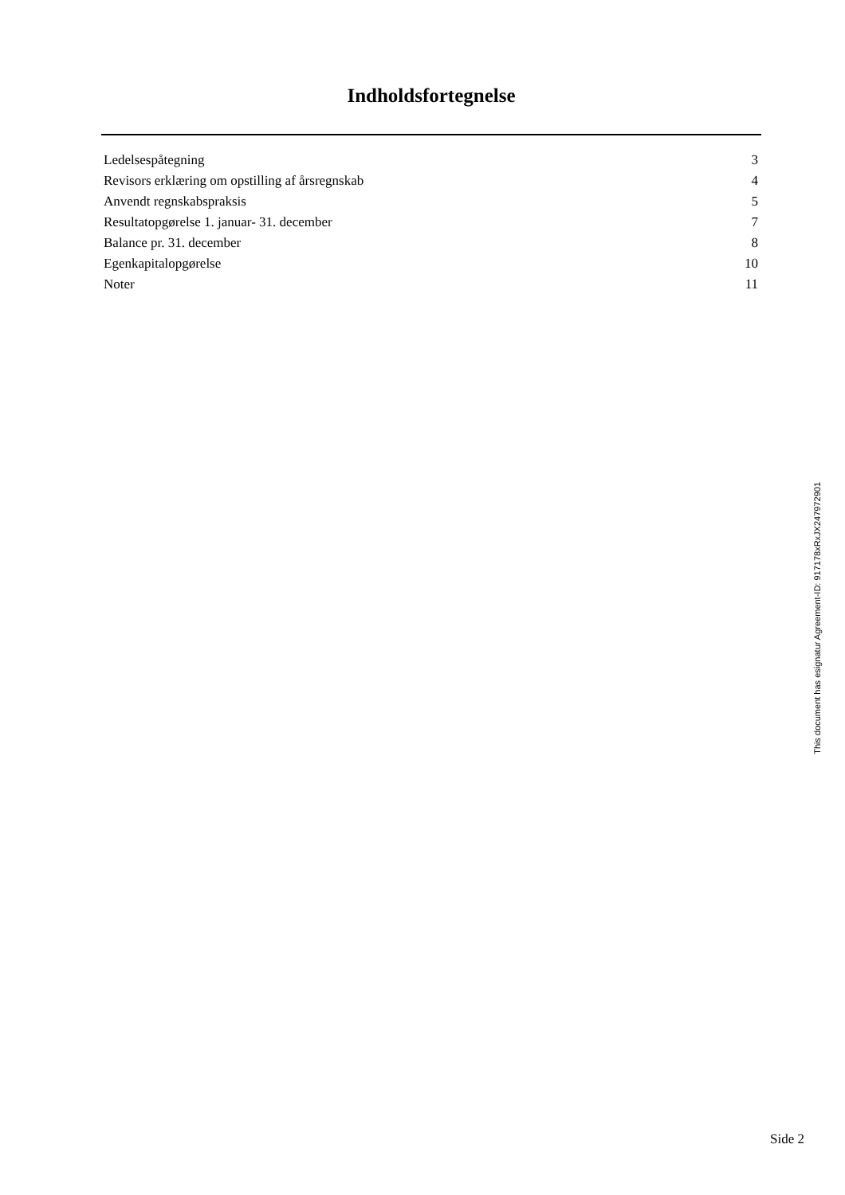Indholdsfortegnelse
Ledelsespåtegning 3
Revisors erklæring om opstilling af årsregnskab 4
Anvendt regnskabspraksis 5
Resultatopgørelse 1. januar- 31. december 7
Balance pr. 31. december 8
Egenkapitalopgørelse 10
Noter 11
This document has esignatur Agreement-ID: 917178xRxJX247972901
Side 2